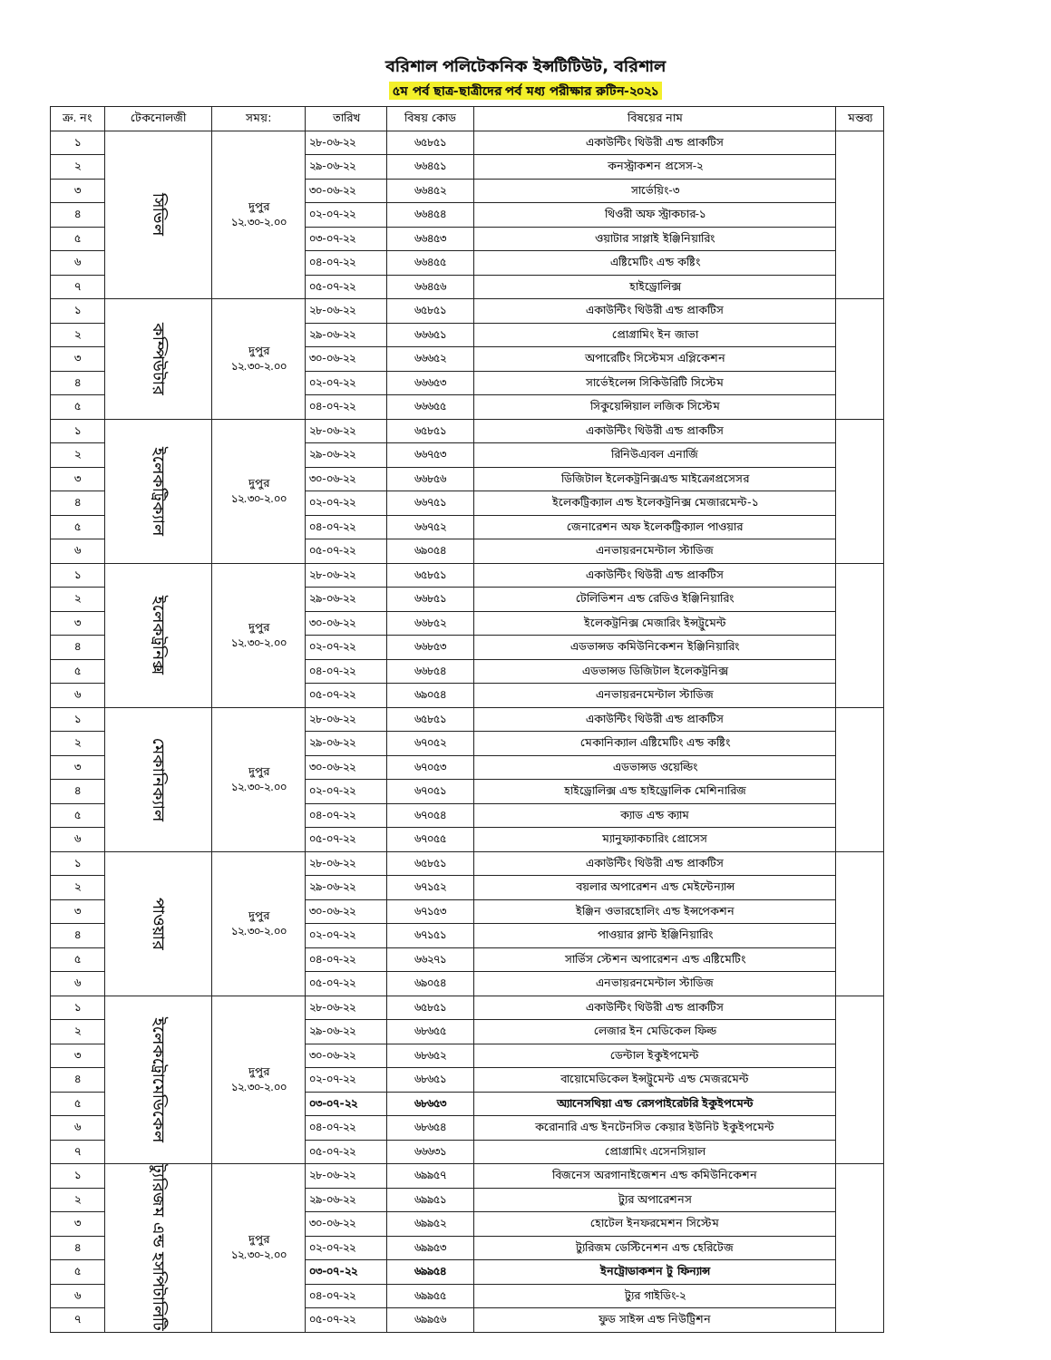বরিশাল পলিটেকনিক ইন্সটিটিউট, বরিশাল
৫ম পর্ব ছাত্র-ছাত্রীদের পর্ব মধ্য পরীক্ষার রুটিন-২০২১
| ক্র. নং | টেকনোলজী | সময়: | তারিখ | বিষয় কোড | বিষয়ের নাম | মন্তব্য |
| --- | --- | --- | --- | --- | --- | --- |
| ১ | সিভিল | দুপুর ১২.৩০-২.০০ | ২৮-০৬-২২ | ৬৫৮৫১ | একাউন্টিং থিউরী এন্ড প্রাকটিস | |
| ২ | | | ২৯-০৬-২২ | ৬৬৪৫১ | কনস্ট্রাকশন প্রসেস-২ | |
| ৩ | | | ৩০-০৬-২২ | ৬৬৪৫২ | সার্ভেয়িং-৩ | |
| ৪ | | | ০২-০৭-২২ | ৬৬৪৫৪ | থিওরী অফ স্ট্রাকচার-১ | |
| ৫ | | | ০৩-০৭-২২ | ৬৬৪৫৩ | ওয়াটার সাপ্লাই ইঞ্জিনিয়ারিং | |
| ৬ | | | ০৪-০৭-২২ | ৬৬৪৫৫ | এষ্টিমেটিং এন্ড কষ্টিং | |
| ৭ | | | ০৫-০৭-২২ | ৬৬৪৫৬ | হাইড্রোলিক্স | |
| ১ | কম্পিউটার | দুপুর ১২.৩০-২.০০ | ২৮-০৬-২২ | ৬৫৮৫১ | একাউন্টিং থিউরী এন্ড প্রাকটিস | |
| ২ | | | ২৯-০৬-২২ | ৬৬৬৫১ | প্রোগ্রামিং ইন জাভা | |
| ৩ | | | ৩০-০৬-২২ | ৬৬৬৫২ | অপারেটিং সিস্টেমস এপ্লিকেশন | |
| ৪ | | | ০২-০৭-২২ | ৬৬৬৫৩ | সার্ভেইলেন্স সিকিউরিটি সিস্টেম | |
| ৫ | | | ০৪-০৭-২২ | ৬৬৬৫৫ | সিকুয়েন্সিয়াল লজিক সিস্টেম | |
| ১ | ইলেকট্রিক্যাল | দুপুর ১২.৩০-২.০০ | ২৮-০৬-২২ | ৬৫৮৫১ | একাউন্টিং থিউরী এন্ড প্রাকটিস | |
| ২ | | | ২৯-০৬-২২ | ৬৬৭৫৩ | রিনিউএ্যবল এনার্জি | |
| ৩ | | | ৩০-০৬-২২ | ৬৬৮৫৬ | ডিজিটাল ইলেকট্রনিক্সএন্ড মাইক্রোপ্রসেসর | |
| ৪ | | | ০২-০৭-২২ | ৬৬৭৫১ | ইলেকট্রিক্যাল এন্ড ইলেকট্রনিক্স মেজারমেন্ট-১ | |
| ৫ | | | ০৪-০৭-২২ | ৬৬৭৫২ | জেনারেশন অফ ইলেকট্রিক্যাল পাওয়ার | |
| ৬ | | | ০৫-০৭-২২ | ৬৯০৫৪ | এনভায়রনমেন্টাল স্টাডিজ | |
| ১ | ইলেকট্রনিক্স | দুপুর ১২.৩০-২.০০ | ২৮-০৬-২২ | ৬৫৮৫১ | একাউন্টিং থিউরী এন্ড প্রাকটিস | |
| ২ | | | ২৯-০৬-২২ | ৬৬৮৫১ | টেলিভিশন এন্ড রেডিও ইঞ্জিনিয়ারিং | |
| ৩ | | | ৩০-০৬-২২ | ৬৬৮৫২ | ইলেকট্রনিক্স মেজারিং ইন্সট্রুমেন্ট | |
| ৪ | | | ০২-০৭-২২ | ৬৬৮৫৩ | এডভান্সড কমিউনিকেশন ইঞ্জিনিয়ারিং | |
| ৫ | | | ০৪-০৭-২২ | ৬৬৮৫৪ | এডভান্সড ডিজিটাল ইলেকট্রনিক্স | |
| ৬ | | | ০৫-০৭-২২ | ৬৯০৫৪ | এনভায়রনমেন্টাল স্টাডিজ | |
| ১ | মেকানিক্যাল | দুপুর ১২.৩০-২.০০ | ২৮-০৬-২২ | ৬৫৮৫১ | একাউন্টিং থিউরী এন্ড প্রাকটিস | |
| ২ | | | ২৯-০৬-২২ | ৬৭০৫২ | মেকানিক্যাল এষ্টিমেটিং এন্ড কষ্টিং | |
| ৩ | | | ৩০-০৬-২২ | ৬৭০৫৩ | এডভান্সড ওয়েল্ডিং | |
| ৪ | | | ০২-০৭-২২ | ৬৭০৫১ | হাইড্রোলিক্স এন্ড হাইড্রোলিক মেশিনারিজ | |
| ৫ | | | ০৪-০৭-২২ | ৬৭০৫৪ | ক্যাড এন্ড ক্যাম | |
| ৬ | | | ০৫-০৭-২২ | ৬৭০৫৫ | ম্যানুফ্যাকচারিং প্রোসেস | |
| ১ | পাওয়ার | দুপুর ১২.৩০-২.০০ | ২৮-০৬-২২ | ৬৫৮৫১ | একাউন্টিং থিউরী এন্ড প্রাকটিস | |
| ২ | | | ২৯-০৬-২২ | ৬৭১৫২ | বয়লার অপারেশন এন্ড মেইন্টেন্যান্স | |
| ৩ | | | ৩০-০৬-২২ | ৬৭১৫৩ | ইঞ্জিন ওভারহোলিং এন্ড ইন্সপেকশন | |
| ৪ | | | ০২-০৭-২২ | ৬৭১৫১ | পাওয়ার প্লান্ট ইঞ্জিনিয়ারিং | |
| ৫ | | | ০৪-০৭-২২ | ৬৬২৭১ | সার্ভিস স্টেশন অপারেশন এন্ড এষ্টিমেটিং | |
| ৬ | | | ০৫-০৭-২২ | ৬৯০৫৪ | এনভায়রনমেন্টাল স্টাডিজ | |
| ১ | ইলেকট্রোমেডিকেল | দুপুর ১২.৩০-২.০০ | ২৮-০৬-২২ | ৬৫৮৫১ | একাউন্টিং থিউরী এন্ড প্রাকটিস | |
| ২ | | | ২৯-০৬-২২ | ৬৮৬৫৫ | লেজার ইন মেডিকেল ফিল্ড | |
| ৩ | | | ৩০-০৬-২২ | ৬৮৬৫২ | ডেন্টাল ইকুইপমেন্ট | |
| ৪ | | | ০২-০৭-২২ | ৬৮৬৫১ | বায়োমেডিকেল ইন্সট্রুমেন্ট এন্ড মেজরমেন্ট | |
| ৫ | | | ০৩-০৭-২২ | ৬৮৬৫৩ | অ্যানেসথিয়া এন্ড রেসপাইরেটরি ইকুইপমেন্ট | |
| ৬ | | | ০৪-০৭-২২ | ৬৮৬৫৪ | করোনারি এন্ড ইনটেনসিভ কেয়ার ইউনিট ইকুইপমেন্ট | |
| ৭ | | | ০৫-০৭-২২ | ৬৬৬৩১ | প্রোগ্রামিং এসেনসিয়াল | |
| ১ | ট্যুরিজম এন্ড হসপিটালিটি | দুপুর ১২.৩০-২.০০ | ২৮-০৬-২২ | ৬৯৯৫৭ | বিজনেস অরগানাইজেশন এন্ড কমিউনিকেশন | |
| ২ | | | ২৯-০৬-২২ | ৬৯৯৫১ | ট্যুর অপারেশনস | |
| ৩ | | | ৩০-০৬-২২ | ৬৯৯৫২ | হোটেল ইনফরমেশন সিস্টেম | |
| ৪ | | | ০২-০৭-২২ | ৬৯৯৫৩ | ট্যুরিজম ডেস্টিনেশন এন্ড হেরিটেজ | |
| ৫ | | | ০৩-০৭-২২ | ৬৯৯৫৪ | ইনট্রোডাকশন টু ফিন্যান্স | |
| ৬ | | | ০৪-০৭-২২ | ৬৯৯৫৫ | ট্যুর গাইডিং-২ | |
| ৭ | | | ০৫-০৭-২২ | ৬৯৯৫৬ | ফুড সাইন্স এন্ড নিউট্রিশন | |